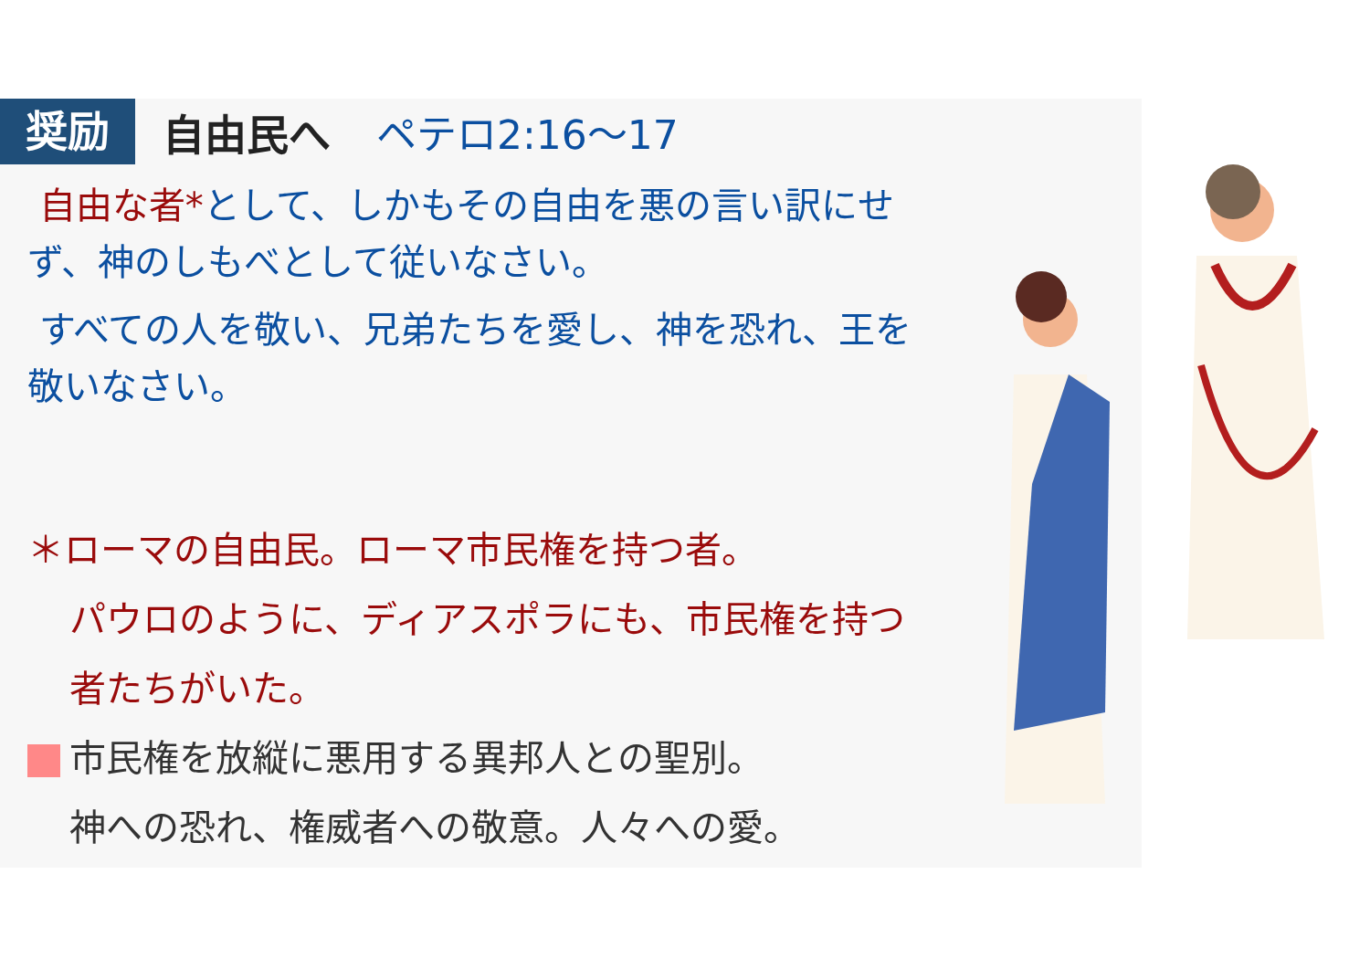奨励 自由民へ ペテロ2:16～17
自由な者*として、しかもその自由を悪の言い訳にせず、神のしもべとして従いなさい。
すべての人を敬い、兄弟たちを愛し、神を恐れ、王を敬いなさい。
＊ローマの自由民。ローマ市民権を持つ者。
パウロのように、ディアスポラにも、市民権を持つ者たちがいた。
市民権を放縦に悪用する異邦人との聖別。
神への恐れ、権威者への敬意。人々への愛。